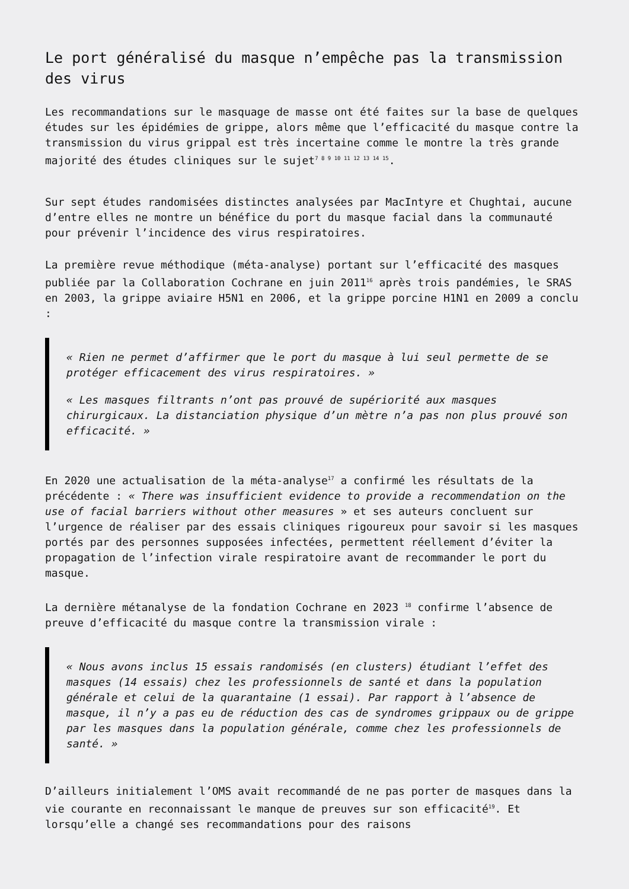Le port généralisé du masque n’empêche pas la transmission des virus
Les recommandations sur le masquage de masse ont été faites sur la base de quelques études sur les épidémies de grippe, alors même que l’efficacité du masque contre la transmission du virus grippal est très incertaine comme le montre la très grande majorité des études cliniques sur le sujet<sup>7 8 9 10 11 12 13 14 15</sup>.
Sur sept études randomisées distinctes analysées par MacIntyre et Chughtai, aucune d’entre elles ne montre un bénéfice du port du masque facial dans la communauté pour prévenir l’incidence des virus respiratoires.
La première revue méthodique (méta-analyse) portant sur l’efficacité des masques publiée par la Collaboration Cochrane en juin 2011<sup>16</sup> après trois pandémies, le SRAS en 2003, la grippe aviaire H5N1 en 2006, et la grippe porcine H1N1 en 2009 a conclu :
« Rien ne permet d’affirmer que le port du masque à lui seul permette de se protéger efficacement des virus respiratoires. »
« Les masques filtrants n’ont pas prouvé de supériorité aux masques chirurgicaux. La distanciation physique d’un mètre n’a pas non plus prouvé son efficacité. »
En 2020 une actualisation de la méta-analyse<sup>17</sup> a confirmé les résultats de la précédente : « There was insufficient evidence to provide a recommendation on the use of facial barriers without other measures » et ses auteurs concluent sur l’urgence de réaliser par des essais cliniques rigoureux pour savoir si les masques portés par des personnes supposées infectées, permettent réellement d’éviter la propagation de l’infection virale respiratoire avant de recommander le port du masque.
La dernière métanalyse de la fondation Cochrane en 2023 <sup>18</sup> confirme l’absence de preuve d’efficacité du masque contre la transmission virale :
« Nous avons inclus 15 essais randomisés (en clusters) étudiant l’effet des masques (14 essais) chez les professionnels de santé et dans la population générale et celui de la quarantaine (1 essai). Par rapport à l’absence de masque, il n’y a pas eu de réduction des cas de syndromes grippaux ou de grippe par les masques dans la population générale, comme chez les professionnels de santé. »
D’ailleurs initialement l’OMS avait recommandé de ne pas porter de masques dans la vie courante en reconnaissant le manque de preuves sur son efficacité<sup>19</sup>. Et lorsqu’elle a changé ses recommandations pour des raisons